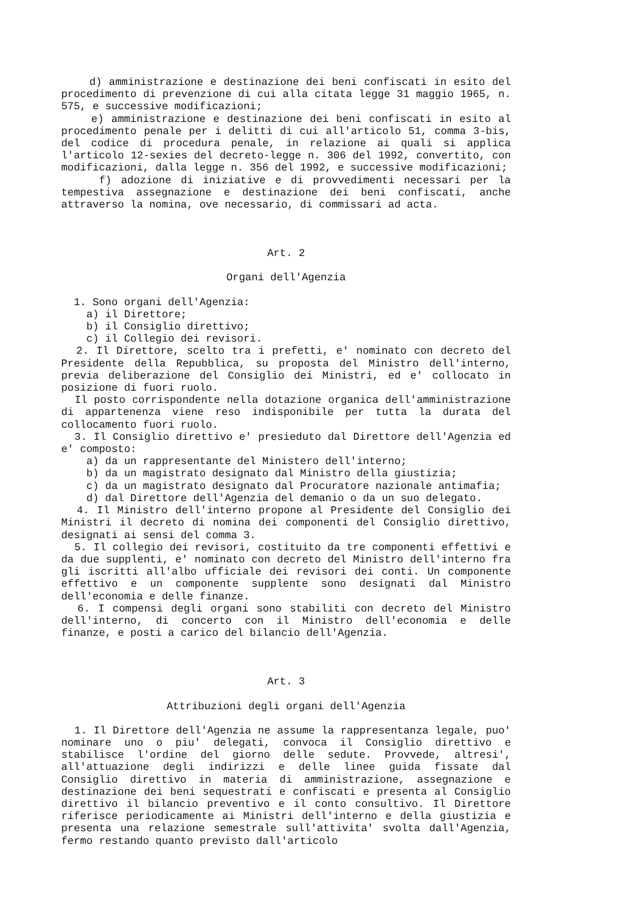d) amministrazione e destinazione dei beni confiscati in esito del procedimento di prevenzione di cui alla citata legge 31 maggio 1965, n. 575, e successive modificazioni;
e) amministrazione e destinazione dei beni confiscati in esito al procedimento penale per i delitti di cui all'articolo 51, comma 3-bis, del codice di procedura penale, in relazione ai quali si applica l'articolo 12-sexies del decreto-legge n. 306 del 1992, convertito, con modificazioni, dalla legge n. 356 del 1992, e successive modificazioni;
f) adozione di iniziative e di provvedimenti necessari per la tempestiva assegnazione e destinazione dei beni confiscati, anche attraverso la nomina, ove necessario, di commissari ad acta.
Art. 2
Organi dell'Agenzia
1. Sono organi dell'Agenzia:
a) il Direttore;
b) il Consiglio direttivo;
c) il Collegio dei revisori.
2. Il Direttore, scelto tra i prefetti, e' nominato con decreto del Presidente della Repubblica, su proposta del Ministro dell'interno, previa deliberazione del Consiglio dei Ministri, ed e' collocato in posizione di fuori ruolo.
Il posto corrispondente nella dotazione organica dell'amministrazione di appartenenza viene reso indisponibile per tutta la durata del collocamento fuori ruolo.
3. Il Consiglio direttivo e' presieduto dal Direttore dell'Agenzia ed e' composto:
a) da un rappresentante del Ministero dell'interno;
b) da un magistrato designato dal Ministro della giustizia;
c) da un magistrato designato dal Procuratore nazionale antimafia;
d) dal Direttore dell'Agenzia del demanio o da un suo delegato.
4. Il Ministro dell'interno propone al Presidente del Consiglio dei Ministri il decreto di nomina dei componenti del Consiglio direttivo, designati ai sensi del comma 3.
5. Il collegio dei revisori, costituito da tre componenti effettivi e da due supplenti, e' nominato con decreto del Ministro dell'interno fra gli iscritti all'albo ufficiale dei revisori dei conti. Un componente effettivo e un componente supplente sono designati dal Ministro dell'economia e delle finanze.
6. I compensi degli organi sono stabiliti con decreto del Ministro dell'interno, di concerto con il Ministro dell'economia e delle finanze, e posti a carico del bilancio dell'Agenzia.
Art. 3
Attribuzioni degli organi dell'Agenzia
1. Il Direttore dell'Agenzia ne assume la rappresentanza legale, puo' nominare uno o piu' delegati, convoca il Consiglio direttivo e stabilisce l'ordine del giorno delle sedute. Provvede, altresi', all'attuazione degli indirizzi e delle linee guida fissate dal Consiglio direttivo in materia di amministrazione, assegnazione e destinazione dei beni sequestrati e confiscati e presenta al Consiglio direttivo il bilancio preventivo e il conto consultivo. Il Direttore riferisce periodicamente ai Ministri dell'interno e della giustizia e presenta una relazione semestrale sull'attivita' svolta dall'Agenzia, fermo restando quanto previsto dall'articolo